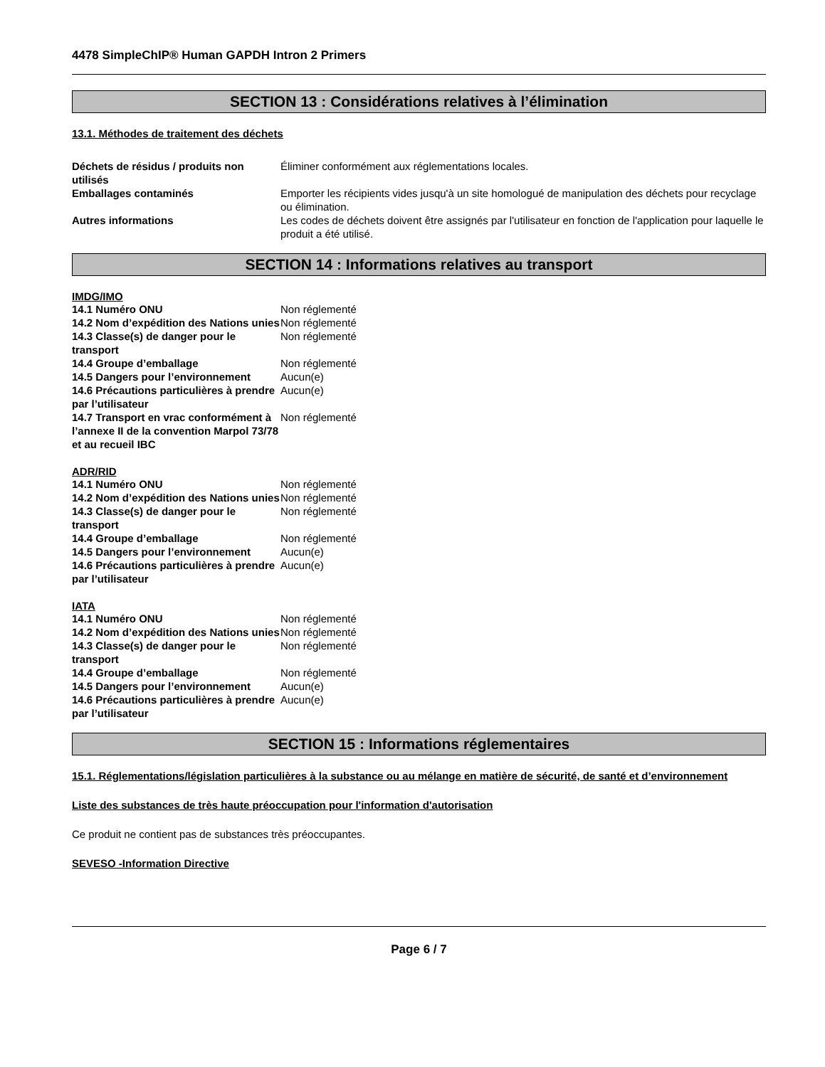4478 SimpleChIP® Human GAPDH Intron 2 Primers
SECTION 13 : Considérations relatives à l’élimination
13.1. Méthodes de traitement des déchets
| Déchets de résidus / produits non utilisés | Éliminer conformément aux réglementations locales. |
| Emballages contaminés | Emporter les récipients vides jusqu'à un site homologué de manipulation des déchets pour recyclage ou élimination. |
| Autres informations | Les codes de déchets doivent être assignés par l'utilisateur en fonction de l'application pour laquelle le produit a été utilisé. |
SECTION 14 : Informations relatives au transport
IMDG/IMO
| 14.1 Numéro ONU | Non réglementé |
| 14.2 Nom d’expédition des Nations unies | Non réglementé |
| 14.3 Classe(s) de danger pour le transport | Non réglementé |
| 14.4 Groupe d’emballage | Non réglementé |
| 14.5 Dangers pour l’environnement | Aucun(e) |
| 14.6 Précautions particulières à prendre par l’utilisateur | Aucun(e) |
| 14.7 Transport en vrac conformément à l’annexe II de la convention Marpol 73/78 et au recueil IBC | Non réglementé |
ADR/RID
| 14.1 Numéro ONU | Non réglementé |
| 14.2 Nom d’expédition des Nations unies | Non réglementé |
| 14.3 Classe(s) de danger pour le transport | Non réglementé |
| 14.4 Groupe d’emballage | Non réglementé |
| 14.5 Dangers pour l’environnement | Aucun(e) |
| 14.6 Précautions particulières à prendre par l’utilisateur | Aucun(e) |
IATA
| 14.1 Numéro ONU | Non réglementé |
| 14.2 Nom d’expédition des Nations unies | Non réglementé |
| 14.3 Classe(s) de danger pour le transport | Non réglementé |
| 14.4 Groupe d’emballage | Non réglementé |
| 14.5 Dangers pour l’environnement | Aucun(e) |
| 14.6 Précautions particulières à prendre par l’utilisateur | Aucun(e) |
SECTION 15 : Informations réglementaires
15.1. Réglementations/législation particulières à la substance ou au mélange en matière de sécurité, de santé et d’environnement
Liste des substances de très haute préoccupation pour l'information d'autorisation
Ce produit ne contient pas de substances très préoccupantes.
SEVESO -Information Directive
Page 6 / 7